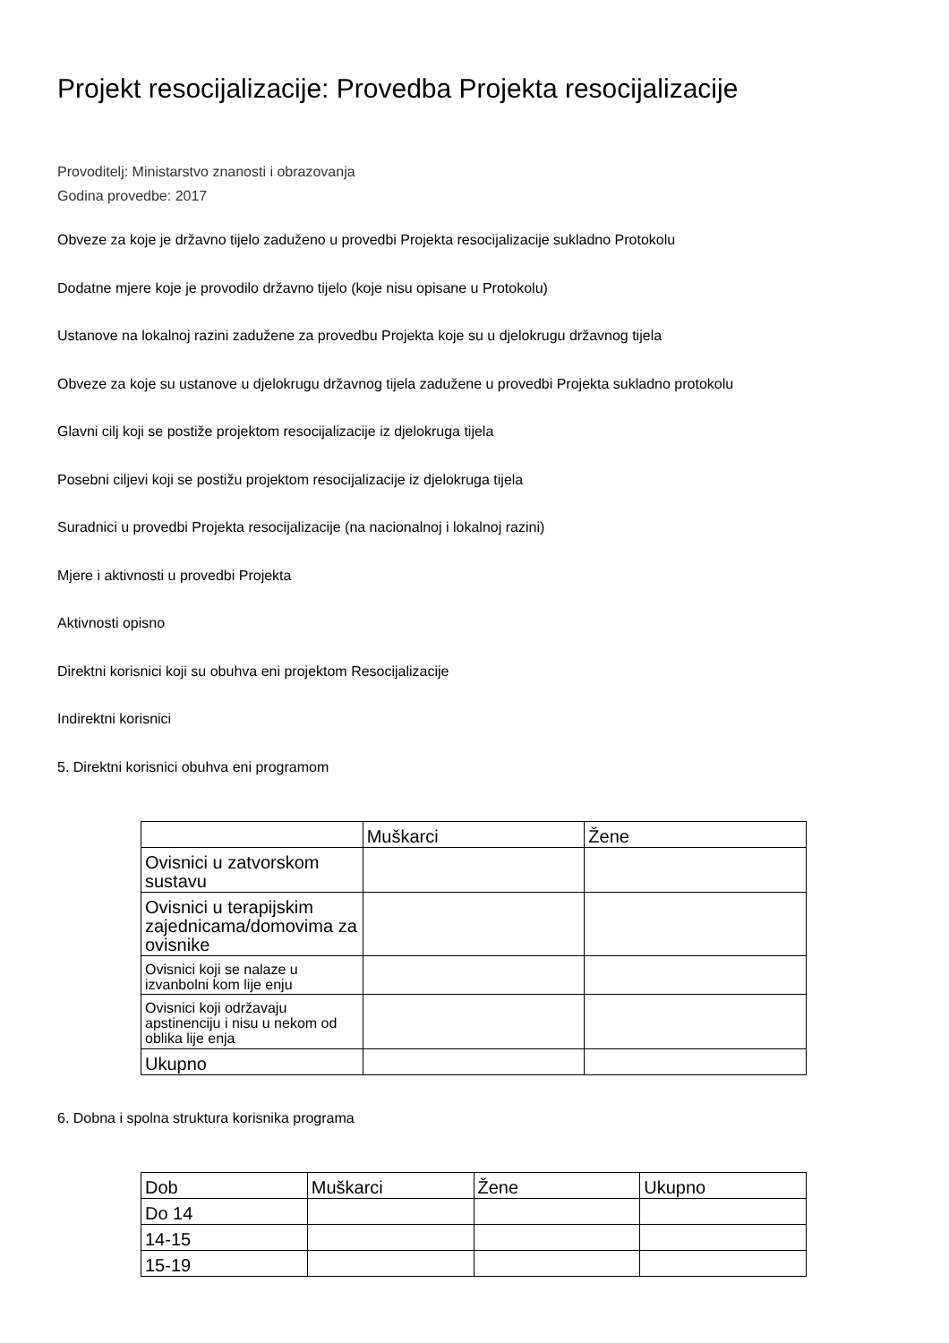Projekt resocijalizacije: Provedba Projekta resocijalizacije
Provoditelj: Ministarstvo znanosti i obrazovanja
Godina provedbe: 2017
Obveze za koje je državno tijelo zaduženo u provedbi Projekta resocijalizacije sukladno Protokolu
Dodatne mjere koje je provodilo državno tijelo (koje nisu opisane u Protokolu)
Ustanove na lokalnoj razini zadužene za provedbu Projekta koje su u djelokrugu državnog tijela
Obveze za koje su ustanove u djelokrugu državnog tijela zadužene u provedbi Projekta sukladno protokolu
Glavni cilj koji se postiže projektom resocijalizacije iz djelokruga tijela
Posebni ciljevi koji se postižu projektom resocijalizacije iz djelokruga tijela
Suradnici u provedbi Projekta resocijalizacije (na nacionalnoj i lokalnoj razini)
Mjere i aktivnosti u provedbi Projekta
Aktivnosti opisno
Direktni korisnici koji su obuhva eni projektom Resocijalizacije
Indirektni korisnici
5. Direktni korisnici obuhva eni programom
| | Muškarci | Žene |
| Ovisnici u zatvorskom sustavu | | |
| Ovisnici u terapijskim zajednicama/domovima za ovisnike | | |
| Ovisnici koji se nalaze u izvanbolni kom lije enju | | |
| Ovisnici koji održavaju apstinenciju i nisu u nekom od oblika lije enja | | |
| Ukupno | | |
6. Dobna i spolna struktura korisnika programa
| Dob | Muškarci | Žene | Ukupno |
| Do 14 | | | |
| 14-15 | | | |
| 15-19 | | | |